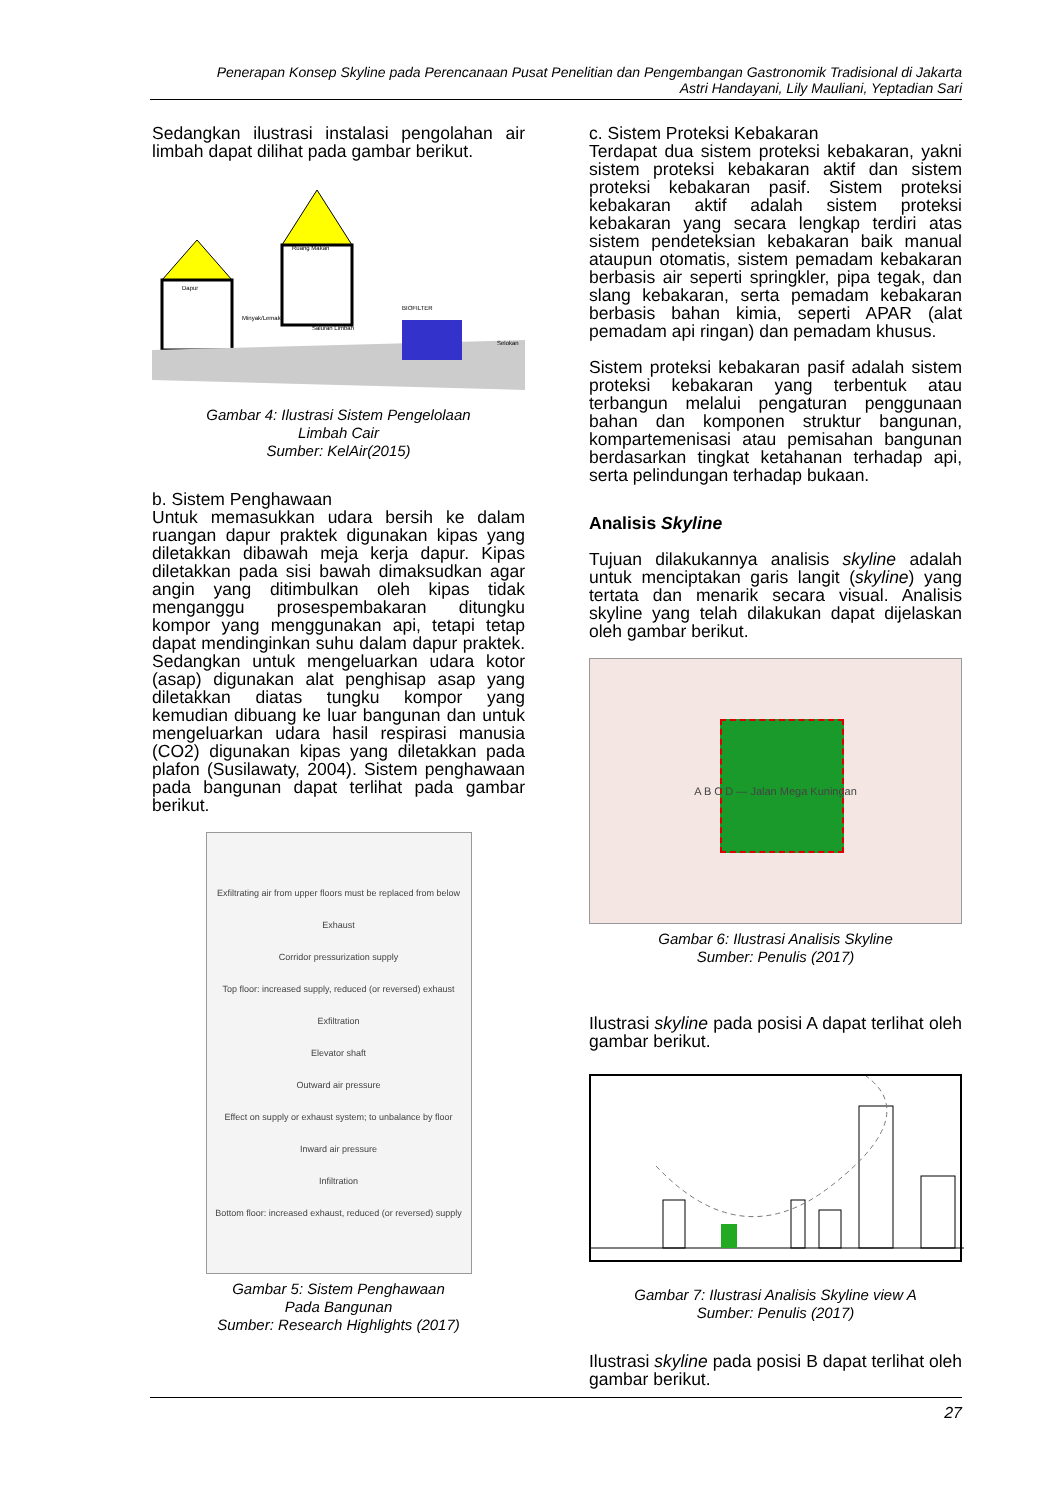Penerapan Konsep Skyline pada Perencanaan Pusat Penelitian dan Pengembangan Gastronomik Tradisional di Jakarta
Astri Handayani, Lily Mauliani, Yeptadian Sari
Sedangkan ilustrasi instalasi pengolahan air limbah dapat dilihat pada gambar berikut.
Ruang Makan
Dapur
Minyak/Lemak
Saluran Limbah
BIOFILTER
Selokan
Gambar 4: Ilustrasi Sistem Pengelolaan
Limbah Cair
Sumber: KelAir(2015)
b. Sistem Penghawaan
Untuk memasukkan udara bersih ke dalam ruangan dapur praktek digunakan kipas yang diletakkan dibawah meja kerja dapur. Kipas diletakkan pada sisi bawah dimaksudkan agar angin yang ditimbulkan oleh kipas tidak menganggu prosespembakaran ditungku kompor yang menggunakan api, tetapi tetap dapat mendinginkan suhu dalam dapur praktek. Sedangkan untuk mengeluarkan udara kotor (asap) digunakan alat penghisap asap yang diletakkan diatas tungku kompor yang kemudian dibuang ke luar bangunan dan untuk mengeluarkan udara hasil respirasi manusia (CO2) digunakan kipas yang diletakkan pada plafon (Susilawaty, 2004). Sistem penghawaan pada bangunan dapat terlihat pada gambar berikut.
Exfiltrating air from upper floors must be replaced from below
Exhaust
Corridor pressurization supply
Top floor: increased supply, reduced (or reversed) exhaust
Exfiltration
Elevator shaft
Outward air pressure
Effect on supply or exhaust system; to unbalance by floor
Inward air pressure
Infiltration
Bottom floor: increased exhaust, reduced (or reversed) supply
Gambar 5: Sistem Penghawaan
Pada Bangunan
Sumber: Research Highlights (2017)
c. Sistem Proteksi Kebakaran
Terdapat dua sistem proteksi kebakaran, yakni sistem proteksi kebakaran aktif dan sistem proteksi kebakaran pasif. Sistem proteksi kebakaran aktif adalah sistem proteksi kebakaran yang secara lengkap terdiri atas sistem pendeteksian kebakaran baik manual ataupun otomatis, sistem pemadam kebakaran berbasis air seperti springkler, pipa tegak, dan slang kebakaran, serta pemadam kebakaran berbasis bahan kimia, seperti APAR (alat pemadam api ringan) dan pemadam khusus.
Sistem proteksi kebakaran pasif adalah sistem proteksi kebakaran yang terbentuk atau terbangun melalui pengaturan penggunaan bahan dan komponen struktur bangunan, kompartemenisasi atau pemisahan bangunan berdasarkan tingkat ketahanan terhadap api, serta pelindungan terhadap bukaan.
Analisis Skyline
Tujuan dilakukannya analisis skyline adalah untuk menciptakan garis langit (skyline) yang tertata dan menarik secara visual. Analisis skyline yang telah dilakukan dapat dijelaskan oleh gambar berikut.
A B C D — Jalan Mega Kuningan
Gambar 6: Ilustrasi Analisis Skyline
Sumber: Penulis (2017)
Ilustrasi skyline pada posisi A dapat terlihat oleh gambar berikut.
Gambar 7: Ilustrasi Analisis Skyline view A
Sumber: Penulis (2017)
Ilustrasi skyline pada posisi B dapat terlihat oleh gambar berikut.
27